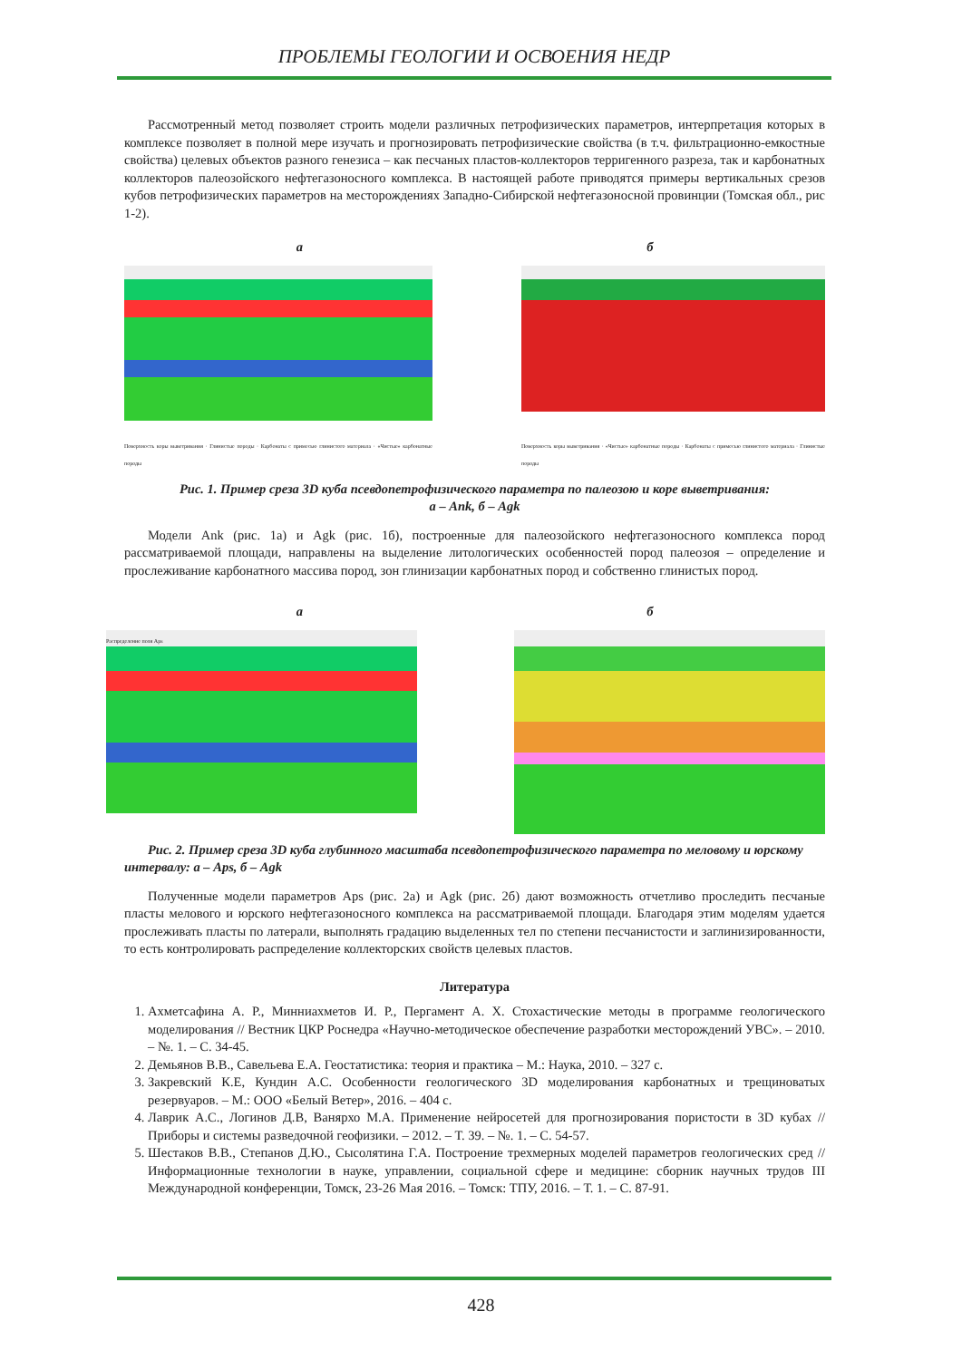ПРОБЛЕМЫ ГЕОЛОГИИ И ОСВОЕНИЯ НЕДР
Рассмотренный метод позволяет строить модели различных петрофизических параметров, интерпретация которых в комплексе позволяет в полной мере изучать и прогнозировать петрофизические свойства (в т.ч. фильтрационно-емкостные свойства) целевых объектов разного генезиса – как песчаных пластов-коллекторов терригенного разреза, так и карбонатных коллекторов палеозойского нефтегазоносного комплекса. В настоящей работе приводятся примеры вертикальных срезов кубов петрофизических параметров на месторождениях Западно-Сибирской нефтегазоносной провинции (Томская обл., рис 1-2).
а б
Поверхность коры выветривания · Глинистые породы · Карбонаты с примесью глинистого материала · «Чистые» карбонатные породы
Поверхность коры выветривания · «Чистые» карбонатные породы · Карбонаты с примесью глинистого материала · Глинистые породы
Рис. 1. Пример среза 3D куба псевдопетрофизического параметра по палеозою и коре выветривания:
а – Ank, б – Agk
Модели Ank (рис. 1а) и Agk (рис. 1б), построенные для палеозойского нефтегазоносного комплекса пород рассматриваемой площади, направлены на выделение литологических особенностей пород палеозоя – определение и прослеживание карбонатного массива пород, зон глинизации карбонатных пород и собственно глинистых пород.
а б
Распределение поля Aps
Рис. 2. Пример среза 3D куба глубинного масштаба псевдопетрофизического параметра по меловому и юрскому интервалу: а – Aps, б – Agk
Полученные модели параметров Aps (рис. 2а) и Agk (рис. 2б) дают возможность отчетливо проследить песчаные пласты мелового и юрского нефтегазоносного комплекса на рассматриваемой площади. Благодаря этим моделям удается прослеживать пласты по латерали, выполнять градацию выделенных тел по степени песчанистости и заглинизированности, то есть контролировать распределение коллекторских свойств целевых пластов.
Литература
1. Ахметсафина А. Р., Минниахметов И. Р., Пергамент А. Х. Стохастические методы в программе геологического моделирования // Вестник ЦКР Роснедра «Научно-методическое обеспечение разработки месторождений УВС». – 2010. – №. 1. – С. 34-45.
2. Демьянов В.В., Савельева Е.А. Геостатистика: теория и практика – М.: Наука, 2010. – 327 с.
3. Закревский К.Е, Кундин А.С. Особенности геологического 3D моделирования карбонатных и трещиноватых резервуаров. – М.: ООО «Белый Ветер», 2016. – 404 с.
4. Лаврик А.С., Логинов Д.В, Ванярхо М.А. Применение нейросетей для прогнозирования пористости в 3D кубах // Приборы и системы разведочной геофизики. – 2012. – Т. 39. – №. 1. – С. 54-57.
5. Шестаков В.В., Степанов Д.Ю., Сысолятина Г.А. Построение трехмерных моделей параметров геологических сред // Информационные технологии в науке, управлении, социальной сфере и медицине: сборник научных трудов III Международной конференции, Томск, 23-26 Мая 2016. – Томск: ТПУ, 2016. – Т. 1. – С. 87-91.
428